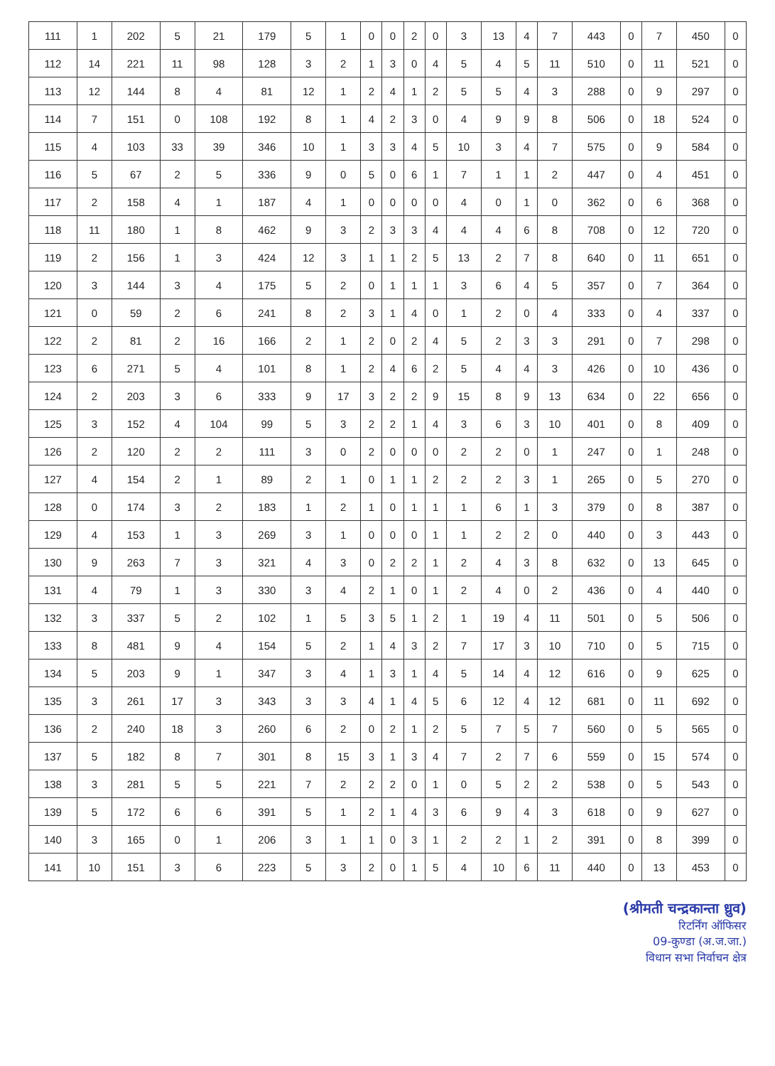| 111 | 1 | 202 | 5 | 21 | 179 | 5 | 1 | 0 | 0 | 2 | 0 | 3 | 13 | 4 | 7 | 443 | 0 | 7 | 450 | 0 |
| 112 | 14 | 221 | 11 | 98 | 128 | 3 | 2 | 1 | 3 | 0 | 4 | 5 | 4 | 5 | 11 | 510 | 0 | 11 | 521 | 0 |
| 113 | 12 | 144 | 8 | 4 | 81 | 12 | 1 | 2 | 4 | 1 | 2 | 5 | 5 | 4 | 3 | 288 | 0 | 9 | 297 | 0 |
| 114 | 7 | 151 | 0 | 108 | 192 | 8 | 1 | 4 | 2 | 3 | 0 | 4 | 9 | 9 | 8 | 506 | 0 | 18 | 524 | 0 |
| 115 | 4 | 103 | 33 | 39 | 346 | 10 | 1 | 3 | 3 | 4 | 5 | 10 | 3 | 4 | 7 | 575 | 0 | 9 | 584 | 0 |
| 116 | 5 | 67 | 2 | 5 | 336 | 9 | 0 | 5 | 0 | 6 | 1 | 7 | 1 | 1 | 2 | 447 | 0 | 4 | 451 | 0 |
| 117 | 2 | 158 | 4 | 1 | 187 | 4 | 1 | 0 | 0 | 0 | 0 | 4 | 0 | 1 | 0 | 362 | 0 | 6 | 368 | 0 |
| 118 | 11 | 180 | 1 | 8 | 462 | 9 | 3 | 2 | 3 | 3 | 4 | 4 | 4 | 6 | 8 | 708 | 0 | 12 | 720 | 0 |
| 119 | 2 | 156 | 1 | 3 | 424 | 12 | 3 | 1 | 1 | 2 | 5 | 13 | 2 | 7 | 8 | 640 | 0 | 11 | 651 | 0 |
| 120 | 3 | 144 | 3 | 4 | 175 | 5 | 2 | 0 | 1 | 1 | 1 | 3 | 6 | 4 | 5 | 357 | 0 | 7 | 364 | 0 |
| 121 | 0 | 59 | 2 | 6 | 241 | 8 | 2 | 3 | 1 | 4 | 0 | 1 | 2 | 0 | 4 | 333 | 0 | 4 | 337 | 0 |
| 122 | 2 | 81 | 2 | 16 | 166 | 2 | 1 | 2 | 0 | 2 | 4 | 5 | 2 | 3 | 3 | 291 | 0 | 7 | 298 | 0 |
| 123 | 6 | 271 | 5 | 4 | 101 | 8 | 1 | 2 | 4 | 6 | 2 | 5 | 4 | 4 | 3 | 426 | 0 | 10 | 436 | 0 |
| 124 | 2 | 203 | 3 | 6 | 333 | 9 | 17 | 3 | 2 | 2 | 9 | 15 | 8 | 9 | 13 | 634 | 0 | 22 | 656 | 0 |
| 125 | 3 | 152 | 4 | 104 | 99 | 5 | 3 | 2 | 2 | 1 | 4 | 3 | 6 | 3 | 10 | 401 | 0 | 8 | 409 | 0 |
| 126 | 2 | 120 | 2 | 2 | 111 | 3 | 0 | 2 | 0 | 0 | 0 | 2 | 2 | 0 | 1 | 247 | 0 | 1 | 248 | 0 |
| 127 | 4 | 154 | 2 | 1 | 89 | 2 | 1 | 0 | 1 | 1 | 2 | 2 | 2 | 3 | 1 | 265 | 0 | 5 | 270 | 0 |
| 128 | 0 | 174 | 3 | 2 | 183 | 1 | 2 | 1 | 0 | 1 | 1 | 1 | 6 | 1 | 3 | 379 | 0 | 8 | 387 | 0 |
| 129 | 4 | 153 | 1 | 3 | 269 | 3 | 1 | 0 | 0 | 0 | 1 | 1 | 2 | 2 | 0 | 440 | 0 | 3 | 443 | 0 |
| 130 | 9 | 263 | 7 | 3 | 321 | 4 | 3 | 0 | 2 | 2 | 1 | 2 | 4 | 3 | 8 | 632 | 0 | 13 | 645 | 0 |
| 131 | 4 | 79 | 1 | 3 | 330 | 3 | 4 | 2 | 1 | 0 | 1 | 2 | 4 | 0 | 2 | 436 | 0 | 4 | 440 | 0 |
| 132 | 3 | 337 | 5 | 2 | 102 | 1 | 5 | 3 | 5 | 1 | 2 | 1 | 19 | 4 | 11 | 501 | 0 | 5 | 506 | 0 |
| 133 | 8 | 481 | 9 | 4 | 154 | 5 | 2 | 1 | 4 | 3 | 2 | 7 | 17 | 3 | 10 | 710 | 0 | 5 | 715 | 0 |
| 134 | 5 | 203 | 9 | 1 | 347 | 3 | 4 | 1 | 3 | 1 | 4 | 5 | 14 | 4 | 12 | 616 | 0 | 9 | 625 | 0 |
| 135 | 3 | 261 | 17 | 3 | 343 | 3 | 3 | 4 | 1 | 4 | 5 | 6 | 12 | 4 | 12 | 681 | 0 | 11 | 692 | 0 |
| 136 | 2 | 240 | 18 | 3 | 260 | 6 | 2 | 0 | 2 | 1 | 2 | 5 | 7 | 5 | 7 | 560 | 0 | 5 | 565 | 0 |
| 137 | 5 | 182 | 8 | 7 | 301 | 8 | 15 | 3 | 1 | 3 | 4 | 7 | 2 | 7 | 6 | 559 | 0 | 15 | 574 | 0 |
| 138 | 3 | 281 | 5 | 5 | 221 | 7 | 2 | 2 | 2 | 0 | 1 | 0 | 5 | 2 | 2 | 538 | 0 | 5 | 543 | 0 |
| 139 | 5 | 172 | 6 | 6 | 391 | 5 | 1 | 2 | 1 | 4 | 3 | 6 | 9 | 4 | 3 | 618 | 0 | 9 | 627 | 0 |
| 140 | 3 | 165 | 0 | 1 | 206 | 3 | 1 | 1 | 0 | 3 | 1 | 2 | 2 | 1 | 2 | 391 | 0 | 8 | 399 | 0 |
| 141 | 10 | 151 | 3 | 6 | 223 | 5 | 3 | 2 | 0 | 1 | 5 | 4 | 10 | 6 | 11 | 440 | 0 | 13 | 453 | 0 |
(श्रीमती चन्द्रकान्ता ध्रुव)
रिटर्निंग ऑफिसर
09-कुण्डा (अ.ज.जा.)
विधान सभा निर्वाचन क्षेत्र